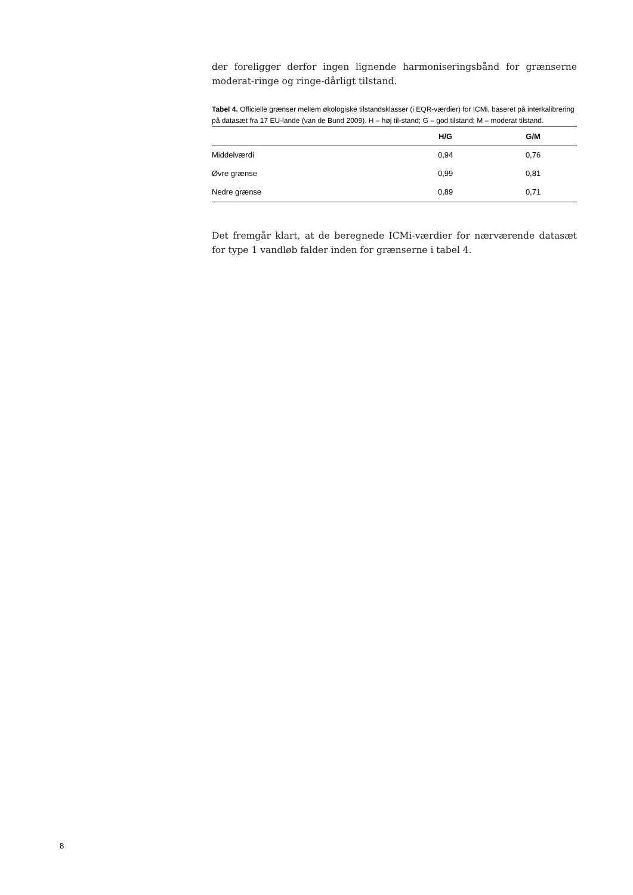der foreligger derfor ingen lignende harmoniseringsbånd for grænserne moderat-ringe og ringe-dårligt tilstand.
Tabel 4. Officielle grænser mellem økologiske tilstandsklasser (i EQR-værdier) for ICMi, baseret på interkalibrering på datasæt fra 17 EU-lande (van de Bund 2009). H – høj til-stand; G – god tilstand; M – moderat tilstand.
| | H/G | G/M |
| --- | --- | --- |
| Middelværdi | 0,94 | 0,76 |
| Øvre grænse | 0,99 | 0,81 |
| Nedre grænse | 0,89 | 0,71 |
Det fremgår klart, at de beregnede ICMi-værdier for nærværende datasæt for type 1 vandløb falder inden for grænserne i tabel 4.
8